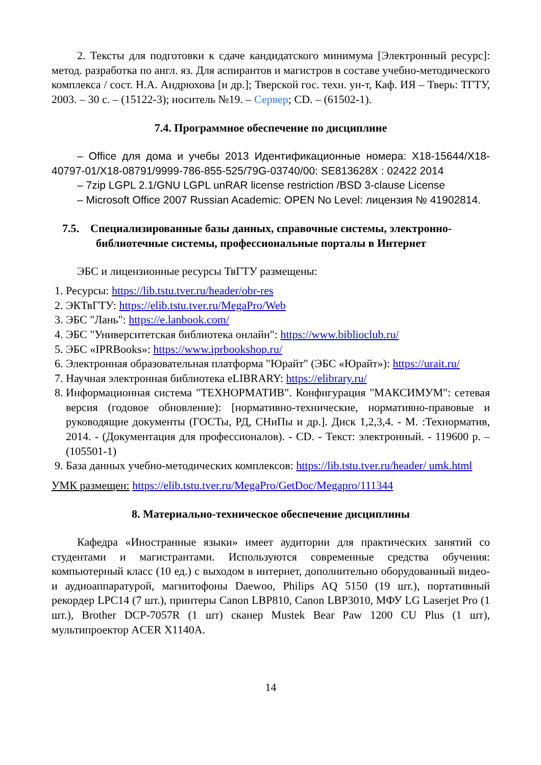2. Тексты для подготовки к сдаче кандидатского минимума [Электронный ресурс]: метод. разработка по англ. яз. Для аспирантов и магистров в составе учебно-методического комплекса / сост. Н.А. Андрюхова [и др.]; Тверской гос. техн. ун-т, Каф. ИЯ – Тверь: ТГТУ, 2003. – 30 с. – (15122-3); носитель №19. – Сервер; CD. – (61502-1).
7.4. Программное обеспечение по дисциплине
– Office для дома и учебы 2013 Идентификационные номера: X18-15644/X18-40797-01/X18-08791/9999-786-855-525/79G-03740/00: SE813628X : 02422 2014
– 7zip LGPL 2.1/GNU LGPL unRAR license restriction /BSD 3-clause License
– Microsoft Office 2007 Russian Academic: OPEN No Level: лицензия № 41902814.
7.5. Специализированные базы данных, справочные системы, электронно-библиотечные системы, профессиональные порталы в Интернет
ЭБС и лицензионные ресурсы ТвГТУ размещены:
1. Ресурсы: https://lib.tstu.tver.ru/header/obr-res
2. ЭКТвГТУ: https://elib.tstu.tver.ru/MegaPro/Web
3. ЭБС "Лань": https://e.lanbook.com/
4. ЭБС "Университетская библиотека онлайн": https://www.biblioclub.ru/
5. ЭБС «IPRBooks»: https://www.iprbookshop.ru/
6. Электронная образовательная платформа "Юрайт" (ЭБС «Юрайт»): https://urait.ru/
7. Научная электронная библиотека eLIBRARY: https://elibrary.ru/
8. Информационная система "ТЕХНОРМАТИВ". Конфигурация "МАКСИМУМ": сетевая версия (годовое обновление): [нормативно-технические, нормативно-правовые и руководящие документы (ГОСТы, РД, СНиПы и др.]. Диск 1,2,3,4. - М. :Технорматив, 2014. - (Документация для профессионалов). - CD. - Текст: электронный. - 119600 р. – (105501-1)
9. База данных учебно-методических комплексов: https://lib.tstu.tver.ru/header/ umk.html
УМК размещен: https://elib.tstu.tver.ru/MegaPro/GetDoc/Megapro/111344
8. Материально-техническое обеспечение дисциплины
Кафедра «Иностранные языки» имеет аудитории для практических занятий со студентами и магистрантами. Используются современные средства обучения: компьютерный класс (10 ед.) с выходом в интернет, дополнительно оборудованный видео- и аудиоаппаратурой, магнитофоны Daewoo, Philips AQ 5150 (19 шт.), портативный рекордер LPC14 (7 шт.), принтеры Canon LBP810, Canon LBP3010, МФУ LG Laserjet Pro (1 шт.), Brother DCP-7057R (1 шт) сканер Mustek Bear Paw 1200 CU Plus (1 шт), мультипроектор ACER X1140A.
14